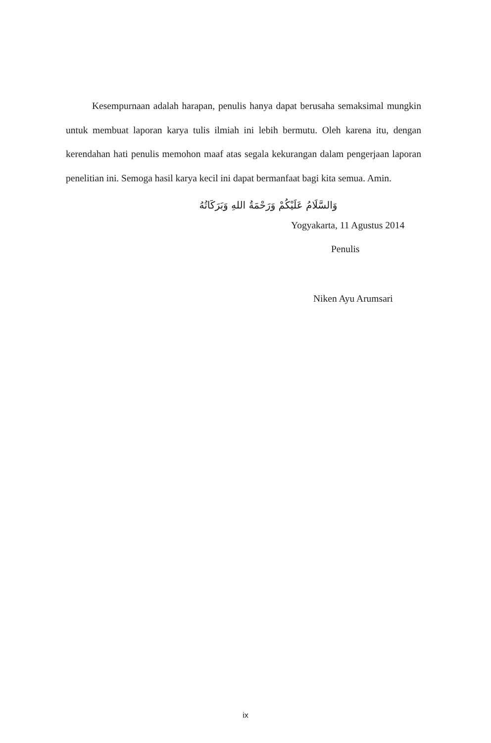Kesempurnaan adalah harapan, penulis hanya dapat berusaha semaksimal mungkin untuk membuat laporan karya tulis ilmiah ini lebih bermutu. Oleh karena itu, dengan kerendahan hati penulis memohon maaf atas segala kekurangan dalam pengerjaan laporan penelitian ini. Semoga hasil karya kecil ini dapat bermanfaat bagi kita semua. Amin.
وَالسَّلَامُ عَلَيْكُمْ وَرَحْمَةُ اللهِ وَبَرَكَاتُهُ
Yogyakarta, 11 Agustus 2014
Penulis
Niken Ayu Arumsari
ix